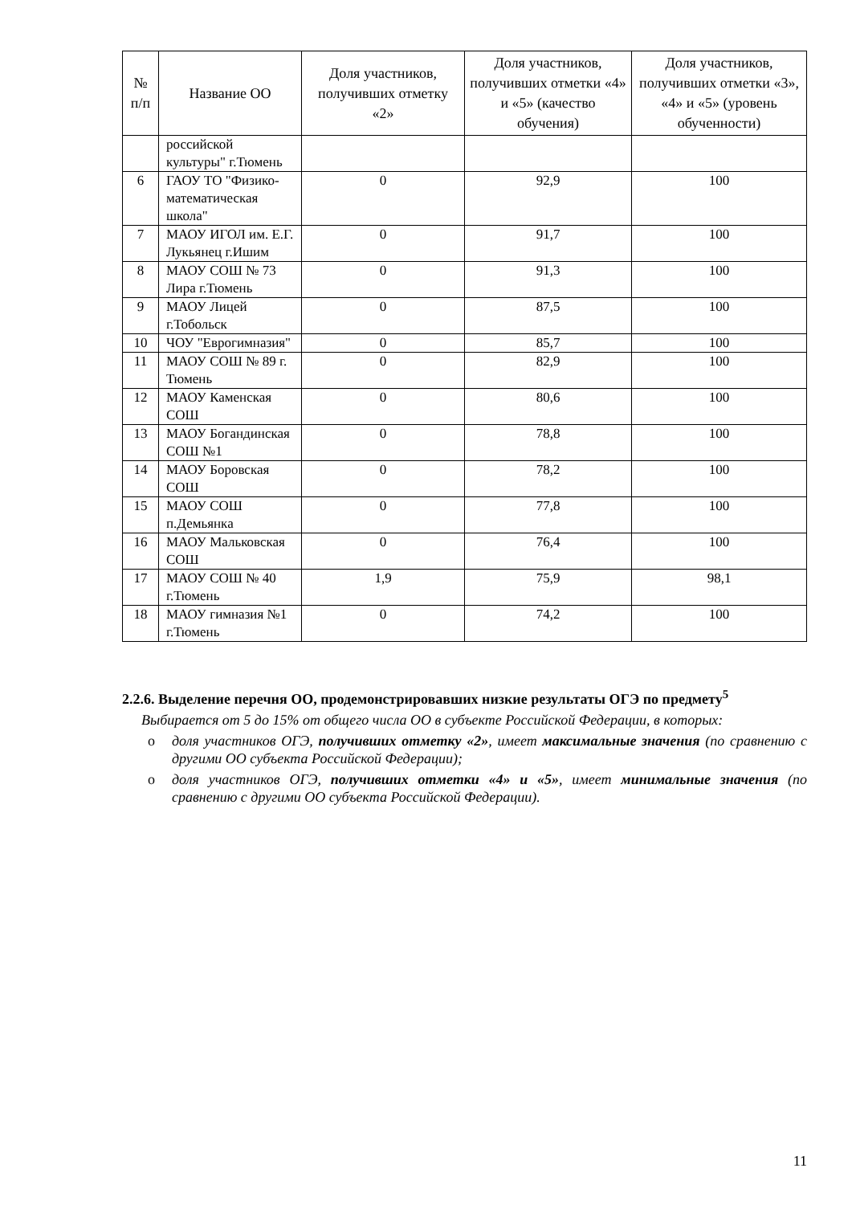| № п/п | Название ОО | Доля участников, получивших отметку «2» | Доля участников, получивших отметки «4» и «5» (качество обучения) | Доля участников, получивших отметки «3», «4» и «5» (уровень обученности) |
| --- | --- | --- | --- | --- |
| | российской культуры" г.Тюмень | | | |
| 6 | ГАОУ ТО "Физико-математическая школа" | 0 | 92,9 | 100 |
| 7 | МАОУ ИГОЛ им. Е.Г. Лукьянец г.Ишим | 0 | 91,7 | 100 |
| 8 | МАОУ СОШ № 73 Лира г.Тюмень | 0 | 91,3 | 100 |
| 9 | МАОУ Лицей г.Тобольск | 0 | 87,5 | 100 |
| 10 | ЧОУ "Еврогимназия" | 0 | 85,7 | 100 |
| 11 | МАОУ СОШ № 89 г. Тюмень | 0 | 82,9 | 100 |
| 12 | МАОУ Каменская СОШ | 0 | 80,6 | 100 |
| 13 | МАОУ Богандинская СОШ №1 | 0 | 78,8 | 100 |
| 14 | МАОУ Боровская СОШ | 0 | 78,2 | 100 |
| 15 | МАОУ СОШ п.Демьянка | 0 | 77,8 | 100 |
| 16 | МАОУ Мальковская СОШ | 0 | 76,4 | 100 |
| 17 | МАОУ СОШ № 40 г.Тюмень | 1,9 | 75,9 | 98,1 |
| 18 | МАОУ гимназия №1 г.Тюмень | 0 | 74,2 | 100 |
2.2.6. Выделение перечня ОО, продемонстрировавших низкие результаты ОГЭ по предмету<sup>5</sup>
Выбирается от 5 до 15% от общего числа ОО в субъекте Российской Федерации, в которых:
o доля участников ОГЭ, получивших отметку «2», имеет максимальные значения (по сравнению с другими ОО субъекта Российской Федерации);
o доля участников ОГЭ, получивших отметки «4» и «5», имеет минимальные значения (по сравнению с другими ОО субъекта Российской Федерации).
11